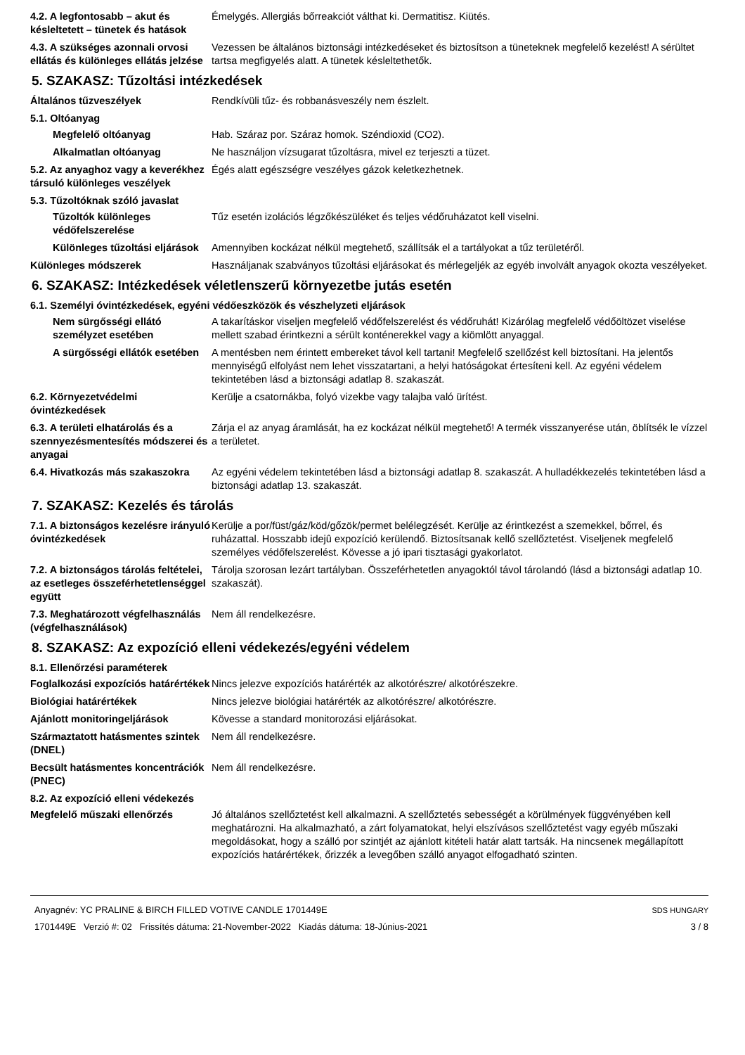4.2. A legfontosabb – akut és késleltetett – tünetek és hatások
Émelygés. Allergiás bőrreakciót válthat ki. Dermatitisz. Kiütés.
4.3. A szükséges azonnali orvosi ellátás és különleges ellátás jelzése
Vezessen be általános biztonsági intézkedéseket és biztosítson a tüneteknek megfelelő kezelést! A sérültet tartsa megfigyelés alatt. A tünetek késleltethetők.
5. SZAKASZ: Tűzoltási intézkedések
Általános tűzveszélyek Rendkívüli tűz- és robbanásveszély nem észlelt.
5.1. Oltóanyag
Megfelelő oltóanyag Hab. Száraz por. Száraz homok. Széndioxid (CO2).
Alkalmatlan oltóanyag Ne használjon vízsugarat tűzoltásra, mivel ez terjeszti a tüzet.
5.2. Az anyaghoz vagy a keverékhez társuló különleges veszélyek
Égés alatt egészségre veszélyes gázok keletkezhetnek.
5.3. Tűzoltóknak szóló javaslat
Tűzoltók különleges védőfelszerelése
Tűz esetén izolációs légzőkészüléket és teljes védőruházatot kell viselni.
Különleges tűzoltási eljárások
Amennyiben kockázat nélkül megtehető, szállítsák el a tartályokat a tűz területéről.
Különleges módszerek Használjanak szabványos tűzoltási eljárásokat és mérlegeljék az egyéb involvált anyagok okozta veszélyeket.
6. SZAKASZ: Intézkedések véletlenszerű környezetbe jutás esetén
6.1. Személyi óvintézkedések, egyéni védőeszközök és vészhelyzeti eljárások
Nem sürgősségi ellátó személyzet esetében
A takarításkor viseljen megfelelő védőfelszerelést és védőruhát! Kizárólag megfelelő védőöltözet viselése mellett szabad érintkezni a sérült konténerekkel vagy a kiömlött anyaggal.
A sürgősségi ellátók esetében
A mentésben nem érintett embereket távol kell tartani! Megfelelő szellőzést kell biztosítani. Ha jelentős mennyiségű elfolyást nem lehet visszatartani, a helyi hatóságokat értesíteni kell. Az egyéni védelem tekintetében lásd a biztonsági adatlap 8. szakaszát.
6.2. Környezetvédelmi óvintézkedések
Kerülje a csatornákba, folyó vizekbe vagy talajba való ürítést.
6.3. A területi elhatárolás és a szennyezésmentesítés módszerei és anyagai
Zárja el az anyag áramlását, ha ez kockázat nélkül megtehető! A termék visszanyerése után, öblítsék le vízzel a területet.
6.4. Hivatkozás más szakaszokra
Az egyéni védelem tekintetében lásd a biztonsági adatlap 8. szakaszát. A hulladékkezelés tekintetében lásd a biztonsági adatlap 13. szakaszát.
7. SZAKASZ: Kezelés és tárolás
7.1. A biztonságos kezelésre irányuló óvintézkedések
Kerülje a por/füst/gáz/köd/gőzök/permet belélegzését. Kerülje az érintkezést a szemekkel, bőrrel, és ruházattal. Hosszabb idejû expozíció kerülendő. Biztosítsanak kellő szellőztetést. Viseljenek megfelelő személyes védőfelszerelést. Kövesse a jó ipari tisztasági gyakorlatot.
7.2. A biztonságos tárolás feltételei, az esetleges összeférhetetlenséggel együtt
Tárolja szorosan lezárt tartályban. Összeférhetetlen anyagoktól távol tárolandó (lásd a biztonsági adatlap 10. szakaszát).
7.3. Meghatározott végfelhasználás (végfelhasználások)
Nem áll rendelkezésre.
8. SZAKASZ: Az expozíció elleni védekezés/egyéni védelem
8.1. Ellenőrzési paraméterek
Foglalkozási expozíciós határértékek
Nincs jelezve expozíciós határérték az alkotórészre/ alkotórészekre.
Biológiai határértékek Nincs jelezve biológiai határérték az alkotórészre/ alkotórészre.
Ajánlott monitoringeljárások Kövesse a standard monitorozási eljárásokat.
Származtatott hatásmentes szintek (DNEL)
Nem áll rendelkezésre.
Becsült hatásmentes koncentrációk (PNEC)
Nem áll rendelkezésre.
8.2. Az expozíció elleni védekezés
Megfelelő műszaki ellenőrzés Jó általános szellőztetést kell alkalmazni. A szellőztetés sebességét a körülmények függvényében kell meghatározni. Ha alkalmazható, a zárt folyamatokat, helyi elszívásos szellőztetést vagy egyéb műszaki megoldásokat, hogy a szálló por szintjét az ajánlott kitételi határ alatt tartsák. Ha nincsenek megállapított expozíciós határértékek, őrizzék a levegőben szálló anyagot elfogadható szinten.
Anyagnév: YC PRALINE & BIRCH FILLED VOTIVE CANDLE 1701449E
1701449E Verzió #: 02 Frissítés dátuma: 21-November-2022 Kiadás dátuma: 18-Június-2021
SDS HUNGARY
3 / 8